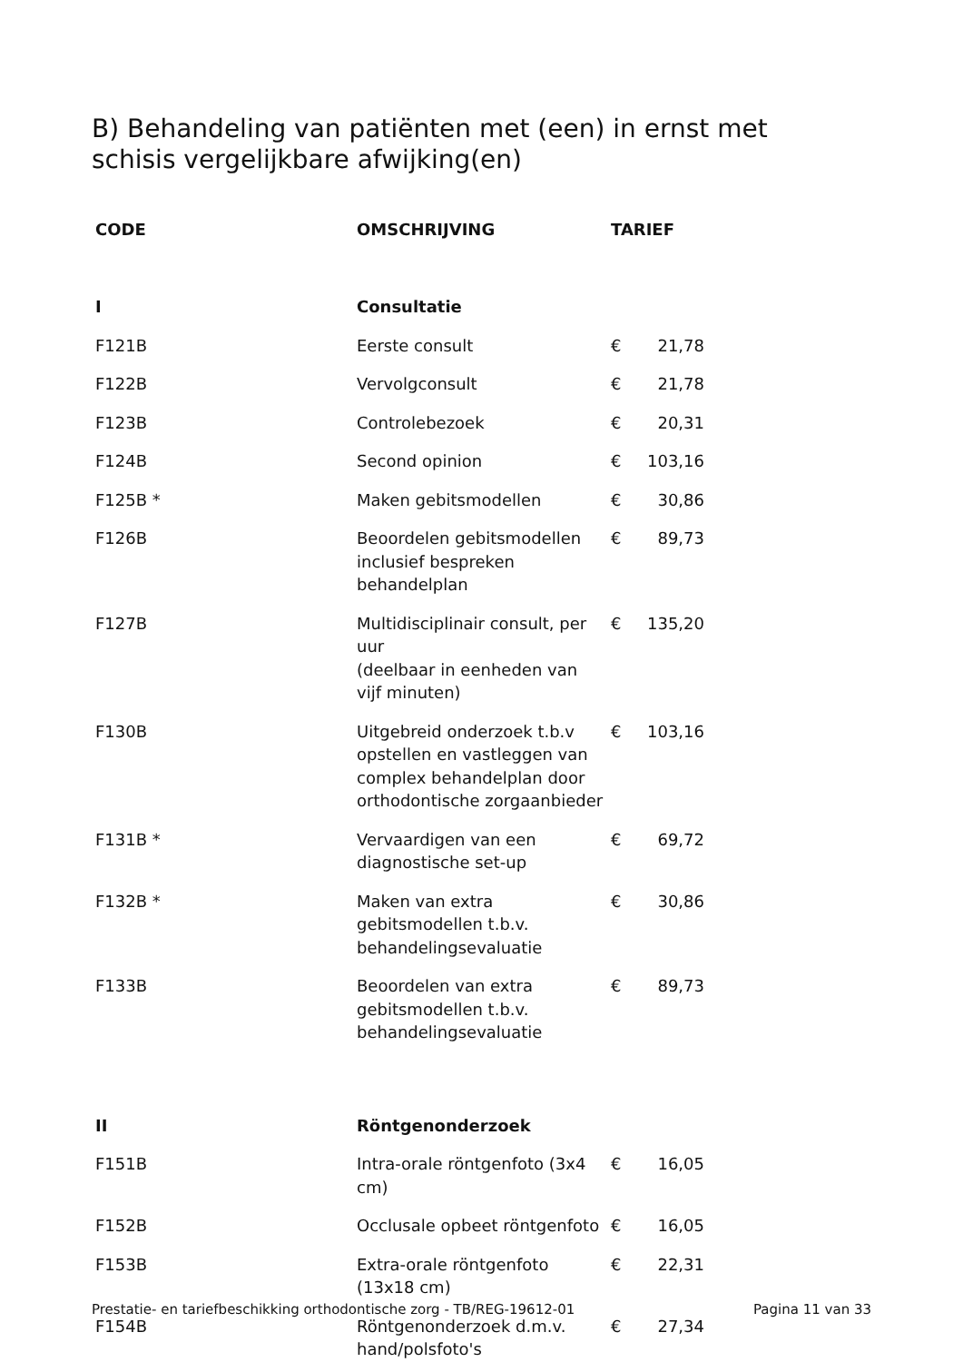B) Behandeling van patiënten met (een) in ernst met schisis vergelijkbare afwijking(en)
| CODE | OMSCHRIJVING | TARIEF | |
| --- | --- | --- | --- |
| I | Consultatie | | |
| F121B | Eerste consult | € | 21,78 |
| F122B | Vervolgconsult | € | 21,78 |
| F123B | Controlebezoek | € | 20,31 |
| F124B | Second opinion | € | 103,16 |
| F125B * | Maken gebitsmodellen | € | 30,86 |
| F126B | Beoordelen gebitsmodellen inclusief bespreken behandelplan | € | 89,73 |
| F127B | Multidisciplinair consult, per uur (deelbaar in eenheden van vijf minuten) | € | 135,20 |
| F130B | Uitgebreid onderzoek t.b.v opstellen en vastleggen van complex behandelplan door orthodontische zorgaanbieder | € | 103,16 |
| F131B * | Vervaardigen van een diagnostische set-up | € | 69,72 |
| F132B * | Maken van extra gebitsmodellen t.b.v. behandelingsevaluatie | € | 30,86 |
| F133B | Beoordelen van extra gebitsmodellen t.b.v. behandelingsevaluatie | € | 89,73 |
| II | Röntgenonderzoek | | |
| F151B | Intra-orale röntgenfoto (3x4 cm) | € | 16,05 |
| F152B | Occlusale opbeet röntgenfoto | € | 16,05 |
| F153B | Extra-orale röntgenfoto (13x18 cm) | € | 22,31 |
| F154B | Röntgenonderzoek d.m.v. hand/polsfoto's | € | 27,34 |
Prestatie- en tariefbeschikking orthodontische zorg - TB/REG-19612-01 Pagina 11 van 33